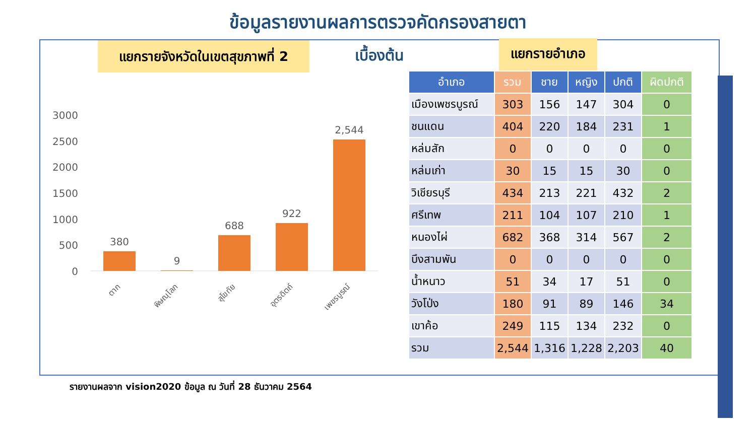ข้อมูลรายงานผลการตรวจคัดกรองสายตา
แยกรายจังหวัดในเขตสุขภาพที่ 2
เบื้องต้น แยกรายอำเภอ
3000
2500
2000
1500
1000
500
0
380
9
688
922
2,544
ตาก
พิษณุโลก
สุโขทัย
อุตรดิตถ์
เพชรบูรณ์
| อำเภอ | รวม | ชาย | หญิง | ปกติ | ผิดปกติ |
| --- | --- | --- | --- | --- | --- |
| เมืองเพชรบูรณ์ | 303 | 156 | 147 | 304 | 0 |
| ชนแดน | 404 | 220 | 184 | 231 | 1 |
| หล่มสัก | 0 | 0 | 0 | 0 | 0 |
| หล่มเก่า | 30 | 15 | 15 | 30 | 0 |
| วิเชียรบุรี | 434 | 213 | 221 | 432 | 2 |
| ศรีเทพ | 211 | 104 | 107 | 210 | 1 |
| หนองไผ่ | 682 | 368 | 314 | 567 | 2 |
| บึงสามพัน | 0 | 0 | 0 | 0 | 0 |
| น้ำหนาว | 51 | 34 | 17 | 51 | 0 |
| วังโป่ง | 180 | 91 | 89 | 146 | 34 |
| เขาค้อ | 249 | 115 | 134 | 232 | 0 |
| รวม | 2,544 | 1,316 | 1,228 | 2,203 | 40 |
รายงานผลจาก vision2020 ข้อมูล ณ วันที่ 28 ธันวาคม 2564